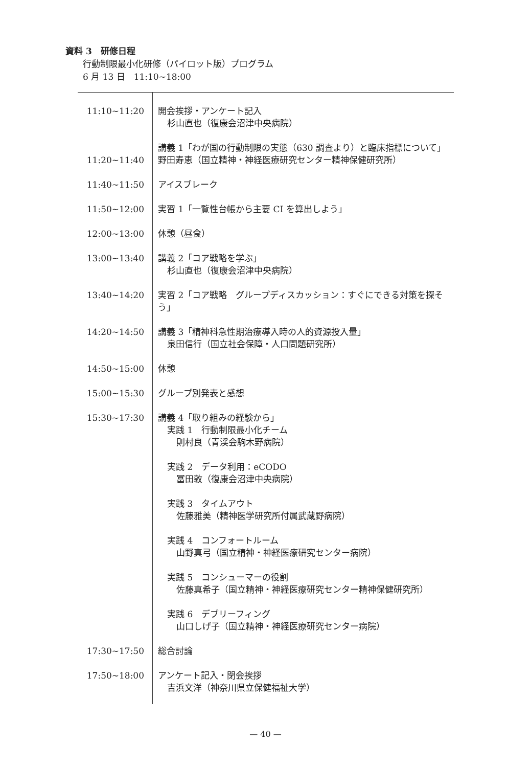資料 3　研修日程
行動制限最小化研修（パイロット版）プログラム
6 月 13 日　11:10~18:00
| 11:10~11:20 | 開会挨拶・アンケート記入 杉山直也（復康会沼津中央病院） |
| 11:20~11:40 | 講義 1「わが国の行動制限の実態（630 調査より）と臨床指標について」 野田寿恵（国立精神・神経医療研究センター精神保健研究所） |
| 11:40~11:50 | アイスブレーク |
| 11:50~12:00 | 実習 1「一覧性台帳から主要 CI を算出しよう」 |
| 12:00~13:00 | 休憩（昼食） |
| 13:00~13:40 | 講義 2「コア戦略を学ぶ」 杉山直也（復康会沼津中央病院） |
| 13:40~14:20 | 実習 2「コア戦略 グループディスカッション：すぐにできる対策を探そう」 |
| 14:20~14:50 | 講義 3「精神科急性期治療導入時の人的資源投入量」 泉田信行（国立社会保障・人口問題研究所） |
| 14:50~15:00 | 休憩 |
| 15:00~15:30 | グループ別発表と感想 |
| 15:30~17:30 | 講義 4「取り組みの経験から」 実践 1 行動制限最小化チーム 則村良（青渓会駒木野病院） 実践 2 データ利用：eCODO 冨田敦（復康会沼津中央病院） 実践 3 タイムアウト 佐藤雅美（精神医学研究所付属武蔵野病院） 実践 4 コンフォートルーム 山野真弓（国立精神・神経医療研究センター病院） 実践 5 コンシューマーの役割 佐藤真希子（国立精神・神経医療研究センター精神保健研究所） 実践 6 デブリーフィング 山口しげ子（国立精神・神経医療研究センター病院） |
| 17:30~17:50 | 総合討論 |
| 17:50~18:00 | アンケート記入・閉会挨拶 吉浜文洋（神奈川県立保健福祉大学） |
— 40 —